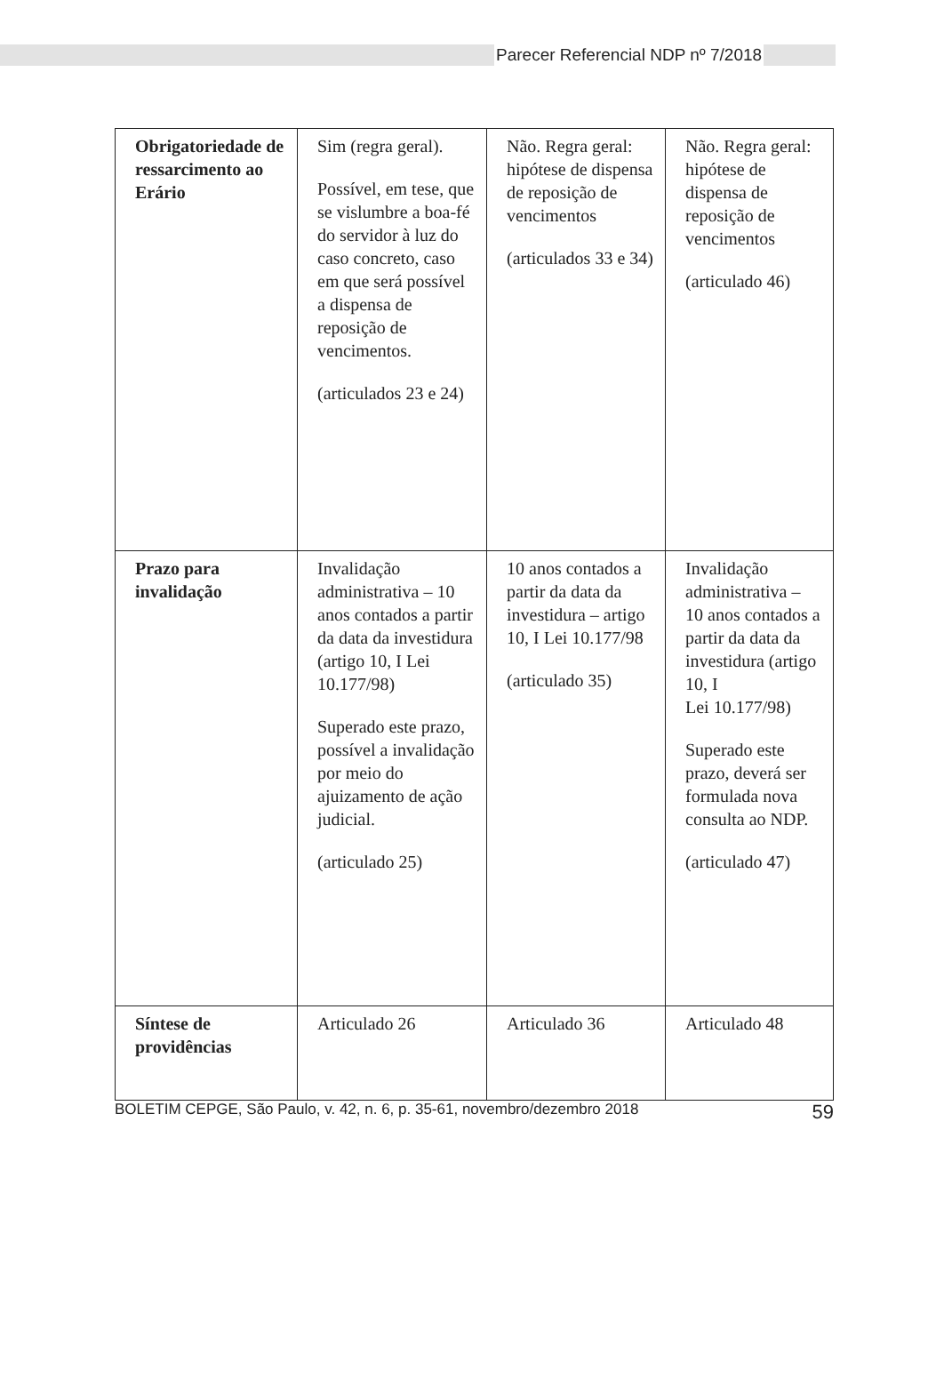Parecer Referencial NDP nº 7/2018
| Obrigatoriedade de ressarcimento ao Erário | Sim (regra geral). Possível, em tese, que se vislumbre a boa-fé do servidor à luz do caso concreto, caso em que será possível a dispensa de reposição de vencimentos. (articulados 23 e 24) | Não. Regra geral: hipótese de dispensa de reposição de vencimentos (articulados 33 e 34) | Não. Regra geral: hipótese de dispensa de reposição de vencimentos (articulado 46) |
| Prazo para invalidação | Invalidação administrativa – 10 anos contados a partir da data da investidura (artigo 10, I Lei 10.177/98) Superado este prazo, possível a invalidação por meio do ajuizamento de ação judicial. (articulado 25) | 10 anos contados a partir da data da investidura – artigo 10, I Lei 10.177/98 (articulado 35) | Invalidação administrativa – 10 anos contados a partir da data da investidura (artigo 10, I Lei 10.177/98) Superado este prazo, deverá ser formulada nova consulta ao NDP. (articulado 47) |
| Síntese de providências | Articulado 26 | Articulado 36 | Articulado 48 |
BOLETIM CEPGE, São Paulo, v. 42, n. 6, p. 35-61, novembro/dezembro 2018 59